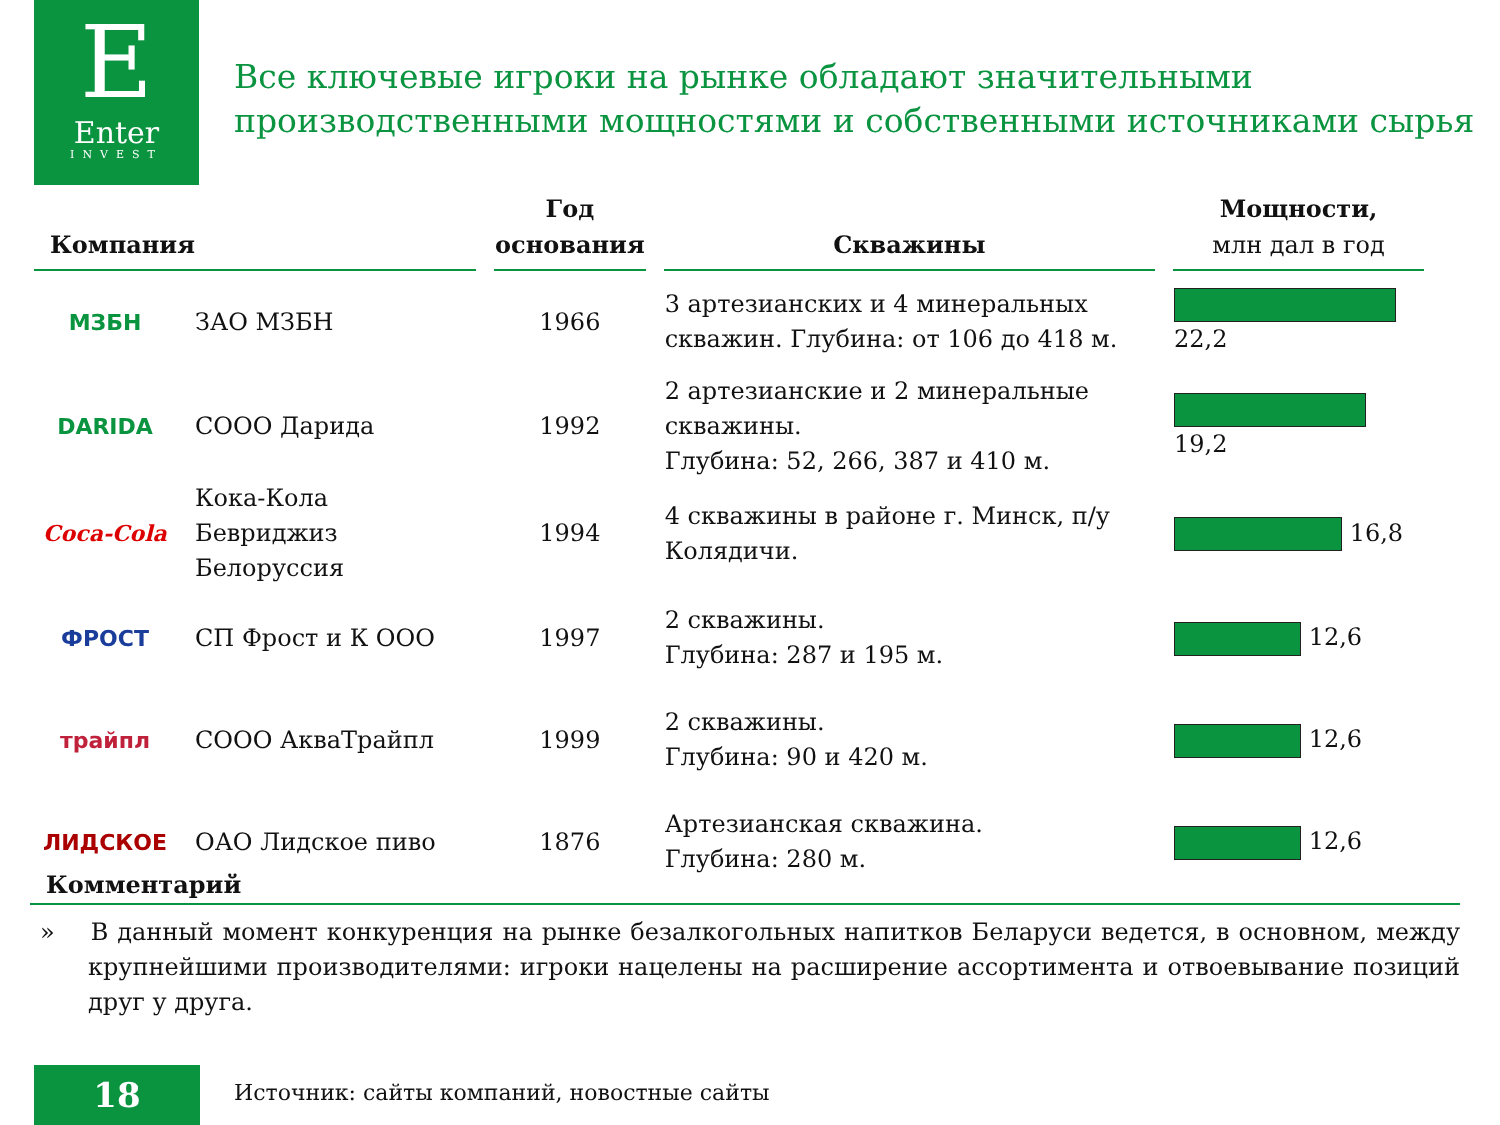E
Enter
INVEST
Все ключевые игроки на рынке обладают значительными
производственными мощностями и собственными источниками сырья
| Компания | | Год основания | Скважины | Мощности, млн дал в год |
| --- | --- | --- | --- | --- |
| МЗБН | ЗАО МЗБН | 1966 | 3 артезианских и 4 минеральных скважин. Глубина: от 106 до 418 м. | 22,2 |
| DARIDA | СООО Дарида | 1992 | 2 артезианские и 2 минеральные скважины. Глубина: 52, 266, 387 и 410 м. | 19,2 |
| Coca-Cola | Кока-Кола Бевриджиз Белоруссия | 1994 | 4 скважины в районе г. Минск, п/у Колядичи. | 16,8 |
| ФРОСТ | СП Фрост и К ООО | 1997 | 2 скважины. Глубина: 287 и 195 м. | 12,6 |
| трайпл | СООО АкваТрайпл | 1999 | 2 скважины. Глубина: 90 и 420 м. | 12,6 |
| ЛИДСКОЕ | ОАО Лидское пиво | 1876 | Артезианская скважина. Глубина: 280 м. | 12,6 |
Комментарий
» В данный момент конкуренция на рынке безалкогольных напитков Беларуси ведется, в основном, между крупнейшими производителями: игроки нацелены на расширение ассортимента и отвоевывание позиций друг у друга.
18
Источник: сайты компаний, новостные сайты